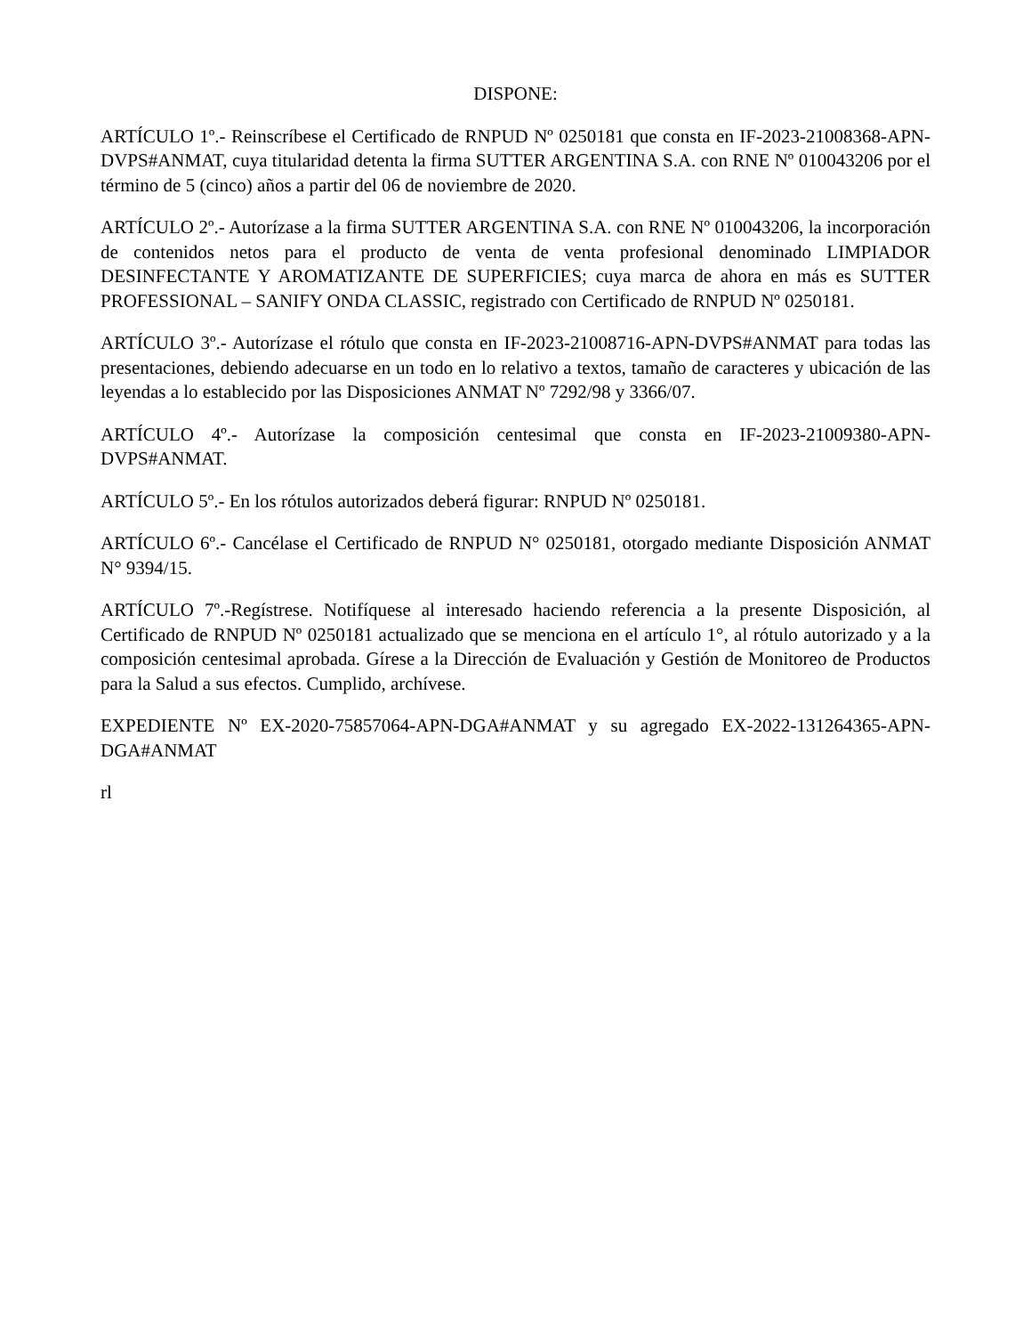DISPONE:
ARTÍCULO 1º.- Reinscríbese el Certificado de RNPUD Nº 0250181 que consta en IF-2023-21008368-APN-DVPS#ANMAT, cuya titularidad detenta la firma SUTTER ARGENTINA S.A. con RNE Nº 010043206 por el término de 5 (cinco) años a partir del 06 de noviembre de 2020.
ARTÍCULO 2º.- Autorízase a la firma SUTTER ARGENTINA S.A. con RNE Nº 010043206, la incorporación de contenidos netos para el producto de venta de venta profesional denominado LIMPIADOR DESINFECTANTE Y AROMATIZANTE DE SUPERFICIES; cuya marca de ahora en más es SUTTER PROFESSIONAL – SANIFY ONDA CLASSIC, registrado con Certificado de RNPUD Nº 0250181.
ARTÍCULO 3º.- Autorízase el rótulo que consta en IF-2023-21008716-APN-DVPS#ANMAT para todas las presentaciones, debiendo adecuarse en un todo en lo relativo a textos, tamaño de caracteres y ubicación de las leyendas a lo establecido por las Disposiciones ANMAT Nº 7292/98 y 3366/07.
ARTÍCULO 4º.- Autorízase la composición centesimal que consta en IF-2023-21009380-APN-DVPS#ANMAT.
ARTÍCULO 5º.- En los rótulos autorizados deberá figurar: RNPUD Nº 0250181.
ARTÍCULO 6º.- Cancélase el Certificado de RNPUD N° 0250181, otorgado mediante Disposición ANMAT N° 9394/15.
ARTÍCULO 7º.-Regístrese. Notifíquese al interesado haciendo referencia a la presente Disposición, al Certificado de RNPUD Nº 0250181 actualizado que se menciona en el artículo 1°, al rótulo autorizado y a la composición centesimal aprobada. Gírese a la Dirección de Evaluación y Gestión de Monitoreo de Productos para la Salud a sus efectos. Cumplido, archívese.
EXPEDIENTE Nº EX-2020-75857064-APN-DGA#ANMAT y su agregado EX-2022-131264365-APN-DGA#ANMAT
rl